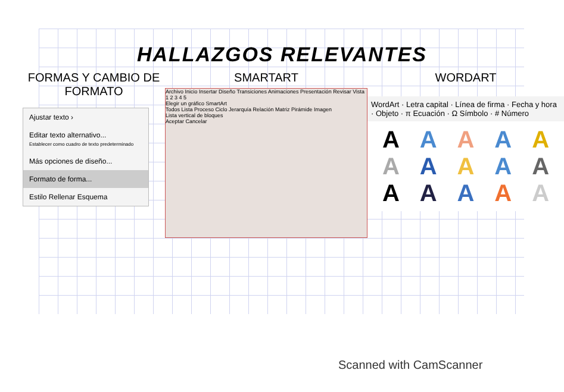HALLAZGOS RELEVANTES
FORMAS Y CAMBIO DE FORMATO
Ajustar texto ›
Editar texto alternativo...
Establecer como cuadro de texto predeterminado
Más opciones de diseño...
Formato de forma...
Estilo Rellenar Esquema
SMARTART
Archivo Inicio Insertar Diseño Transiciones Animaciones Presentación Revisar Vista
1 2 3 4 5
Elegir un gráfico SmartArt
Todos Lista Proceso Ciclo Jerarquía Relación Matriz Pirámide Imagen
Lista vertical de bloques
Aceptar Cancelar
WORDART
WordArt · Letra capital · Línea de firma · Fecha y hora · Objeto · π Ecuación · Ω Símbolo · # Número
AAAAAAAAAAAAAAA
Scanned with CamScanner